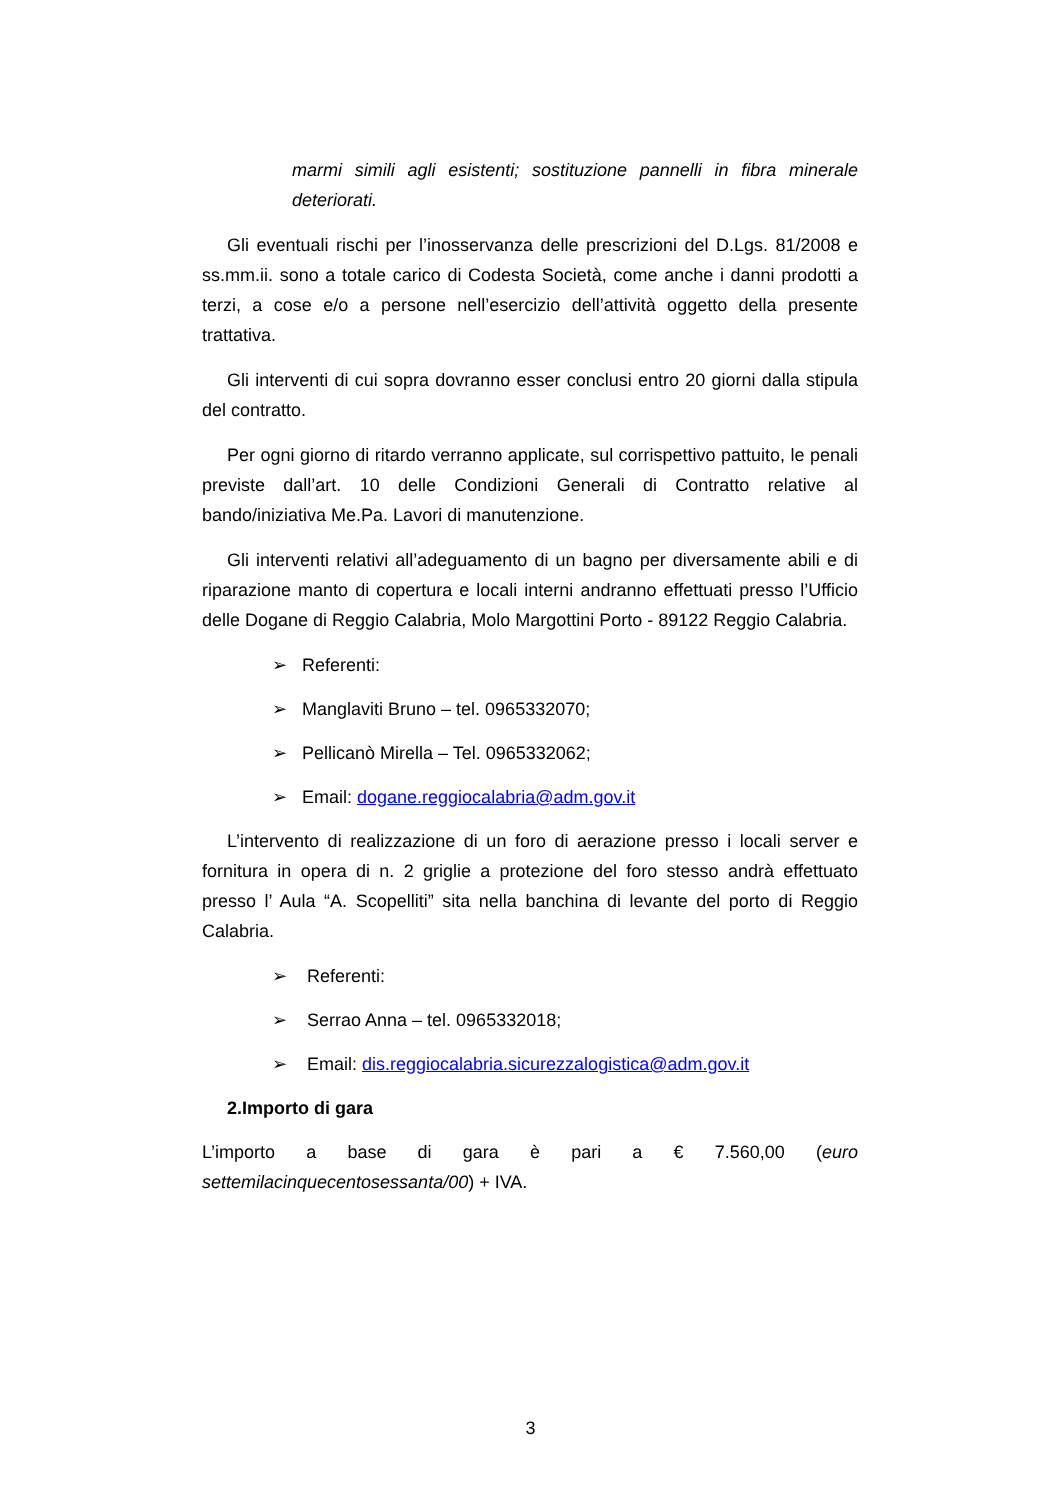marmi simili agli esistenti; sostituzione pannelli in fibra minerale deteriorati.
Gli eventuali rischi per l’inosservanza delle prescrizioni del D.Lgs. 81/2008 e ss.mm.ii. sono a totale carico di Codesta Società, come anche i danni prodotti a terzi, a cose e/o a persone nell’esercizio dell’attività oggetto della presente trattativa.
Gli interventi di cui sopra dovranno esser conclusi entro 20 giorni dalla stipula del contratto.
Per ogni giorno di ritardo verranno applicate, sul corrispettivo pattuito, le penali previste dall’art. 10 delle Condizioni Generali di Contratto relative al bando/iniziativa Me.Pa. Lavori di manutenzione.
Gli interventi relativi all’adeguamento di un bagno per diversamente abili e di riparazione manto di copertura e locali interni andranno effettuati presso l’Ufficio delle Dogane di Reggio Calabria, Molo Margottini Porto - 89122 Reggio Calabria.
➢ Referenti:
➢ Manglaviti Bruno – tel. 0965332070;
➢ Pellicanò Mirella – Tel. 0965332062;
➢ Email: dogane.reggiocalabria@adm.gov.it
L’intervento di realizzazione di un foro di aerazione presso i locali server e fornitura in opera di n. 2 griglie a protezione del foro stesso andrà effettuato presso l’ Aula “A. Scopelliti” sita nella banchina di levante del porto di Reggio Calabria.
➢ Referenti:
➢ Serrao Anna – tel. 0965332018;
➢ Email: dis.reggiocalabria.sicurezzalogistica@adm.gov.it
2.Importo di gara
L’importo a base di gara è pari a € 7.560,00 (euro
settemilacinquecentosessanta/00) + IVA.
3